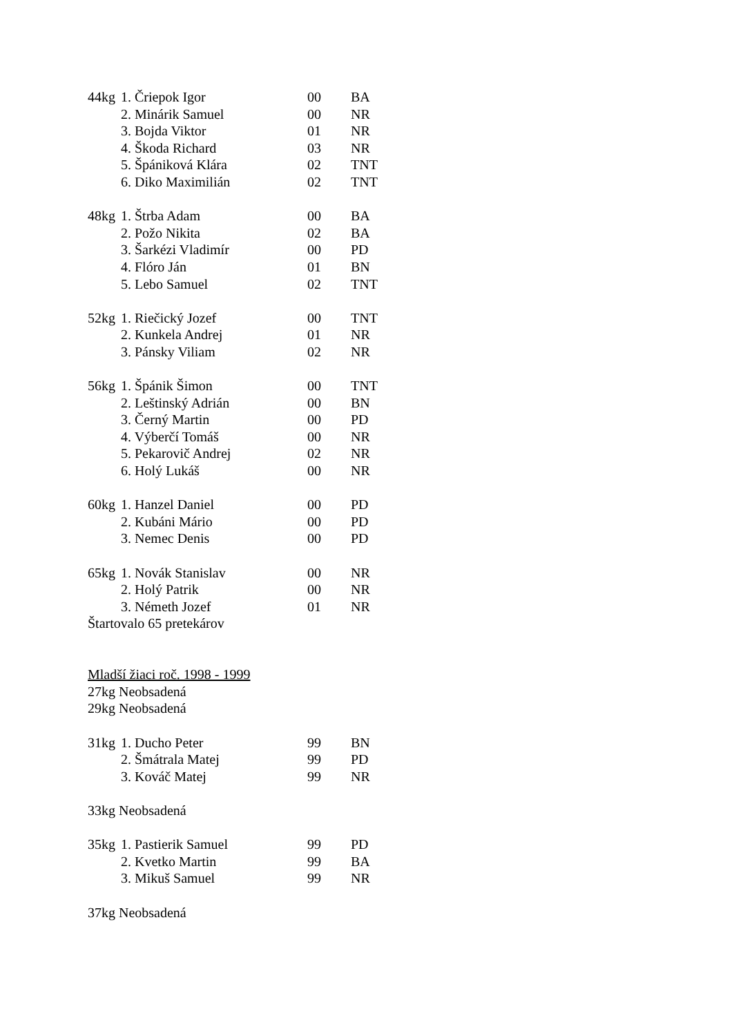44kg 1. Čriepok Igor 00 BA
2. Minárik Samuel 00 NR
3. Bojda Viktor 01 NR
4. Škoda Richard 03 NR
5. Špániková Klára 02 TNT
6. Diko Maximilián 02 TNT
48kg 1. Štrba Adam 00 BA
2. Požo Nikita 02 BA
3. Šarkézi Vladimír 00 PD
4. Flóro Ján 01 BN
5. Lebo Samuel 02 TNT
52kg 1. Riečický Jozef 00 TNT
2. Kunkela Andrej 01 NR
3. Pánsky Viliam 02 NR
56kg 1. Špánik Šimon 00 TNT
2. Leštinský Adrián 00 BN
3. Černý Martin 00 PD
4. Výberčí Tomáš 00 NR
5. Pekarovič Andrej 02 NR
6. Holý Lukáš 00 NR
60kg 1. Hanzel Daniel 00 PD
2. Kubáni Mário 00 PD
3. Nemec Denis 00 PD
65kg 1. Novák Stanislav 00 NR
2. Holý Patrik 00 NR
3. Németh Jozef 01 NR
Štartovalo 65 pretekárov
Mladší žiaci roč. 1998 - 1999
27kg Neobsadená
29kg Neobsadená
31kg 1. Ducho Peter 99 BN
2. Šmátrala Matej 99 PD
3. Kováč Matej 99 NR
33kg Neobsadená
35kg 1. Pastierik Samuel 99 PD
2. Kvetko Martin 99 BA
3. Mikuš Samuel 99 NR
37kg Neobsadená